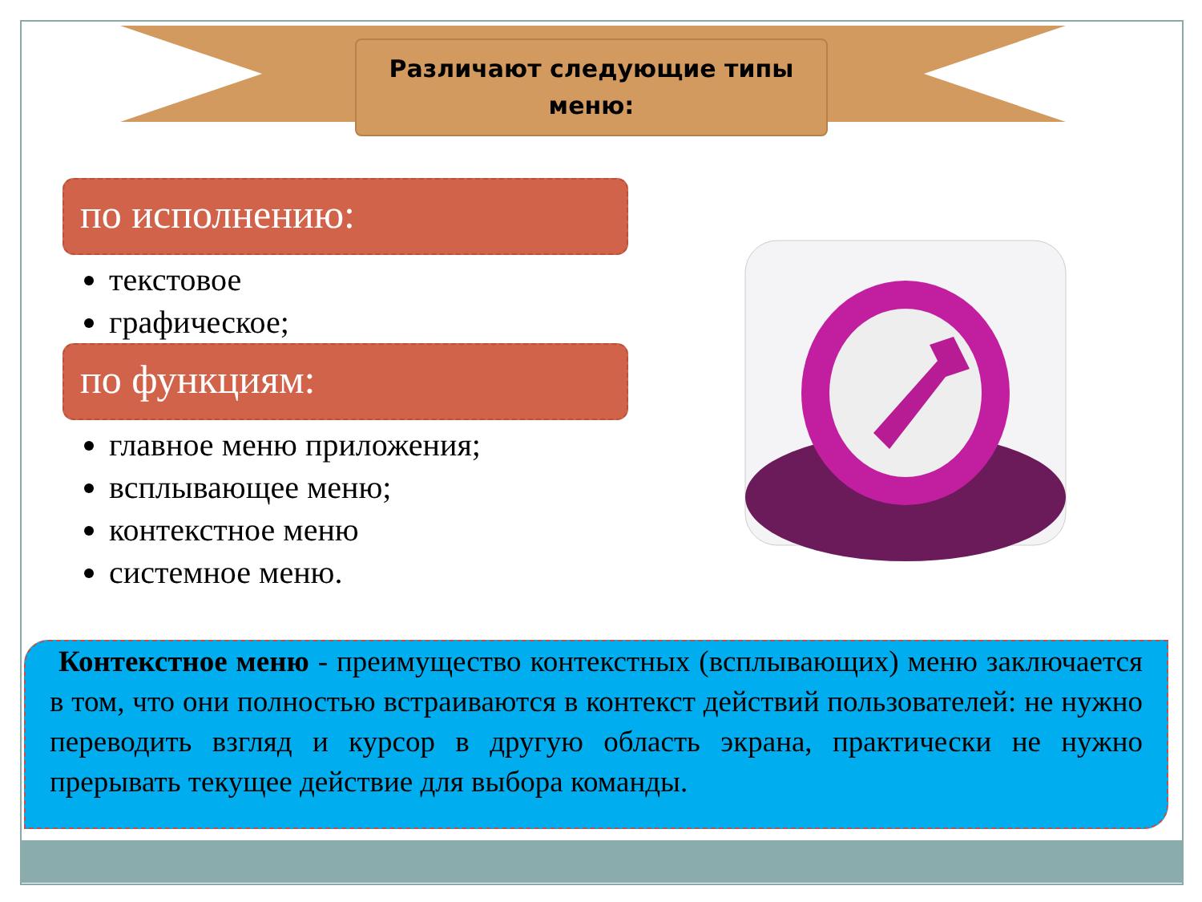Различают следующие типы
меню:
по исполнению:
текстовое
графическое;
по функциям:
главное меню приложения;
всплывающее меню;
контекстное меню
системное меню.
Контекстное меню - преимущество контекстных (всплывающих) меню заключается в том, что они полностью встраиваются в контекст действий пользователей: не нужно переводить взгляд и курсор в другую область экрана, практически не нужно прерывать текущее действие для выбора команды.